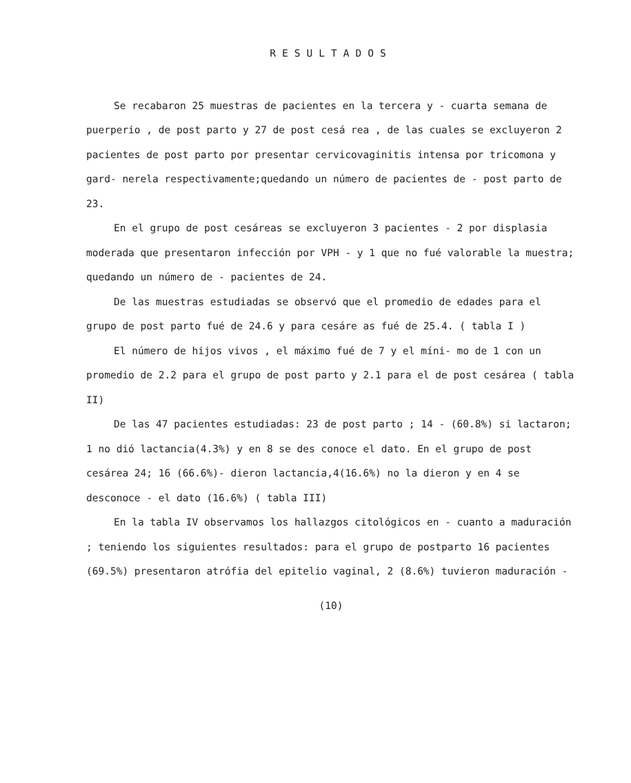RESULTADOS
Se recabaron 25 muestras de pacientes en la tercera y - cuarta semana de puerperio , de post parto y 27 de post cesá rea , de las cuales se excluyeron 2 pacientes de post parto por presentar cervicovaginitis intensa por tricomona y gard- nerela respectivamente;quedando un número de pacientes de - post parto de 23.
En el grupo de post cesáreas se excluyeron 3 pacientes - 2 por displasia moderada que presentaron infección por VPH - y 1 que no fué valorable la muestra; quedando un número de - pacientes de 24.
De las muestras estudiadas se observó que el promedio de edades para el grupo de post parto fué de 24.6 y para cesáre as fué de 25.4. ( tabla I )
El número de hijos vivos , el máximo fué de 7 y el míni- mo de 1 con un promedio de 2.2 para el grupo de post parto y 2.1 para el de post cesárea ( tabla II)
De las 47 pacientes estudiadas: 23 de post parto ; 14 - (60.8%) si lactaron; 1 no dió lactancia(4.3%) y en 8 se des conoce el dato. En el grupo de post cesárea 24; 16 (66.6%)- dieron lactancia,4(16.6%) no la dieron y en 4 se desconoce - el dato (16.6%) ( tabla III)
En la tabla IV observamos los hallazgos citológicos en - cuanto a maduración ; teniendo los siguientes resultados: para el grupo de postparto 16 pacientes (69.5%) presentaron atrófia del epitelio vaginal, 2 (8.6%) tuvieron maduración -
(10)